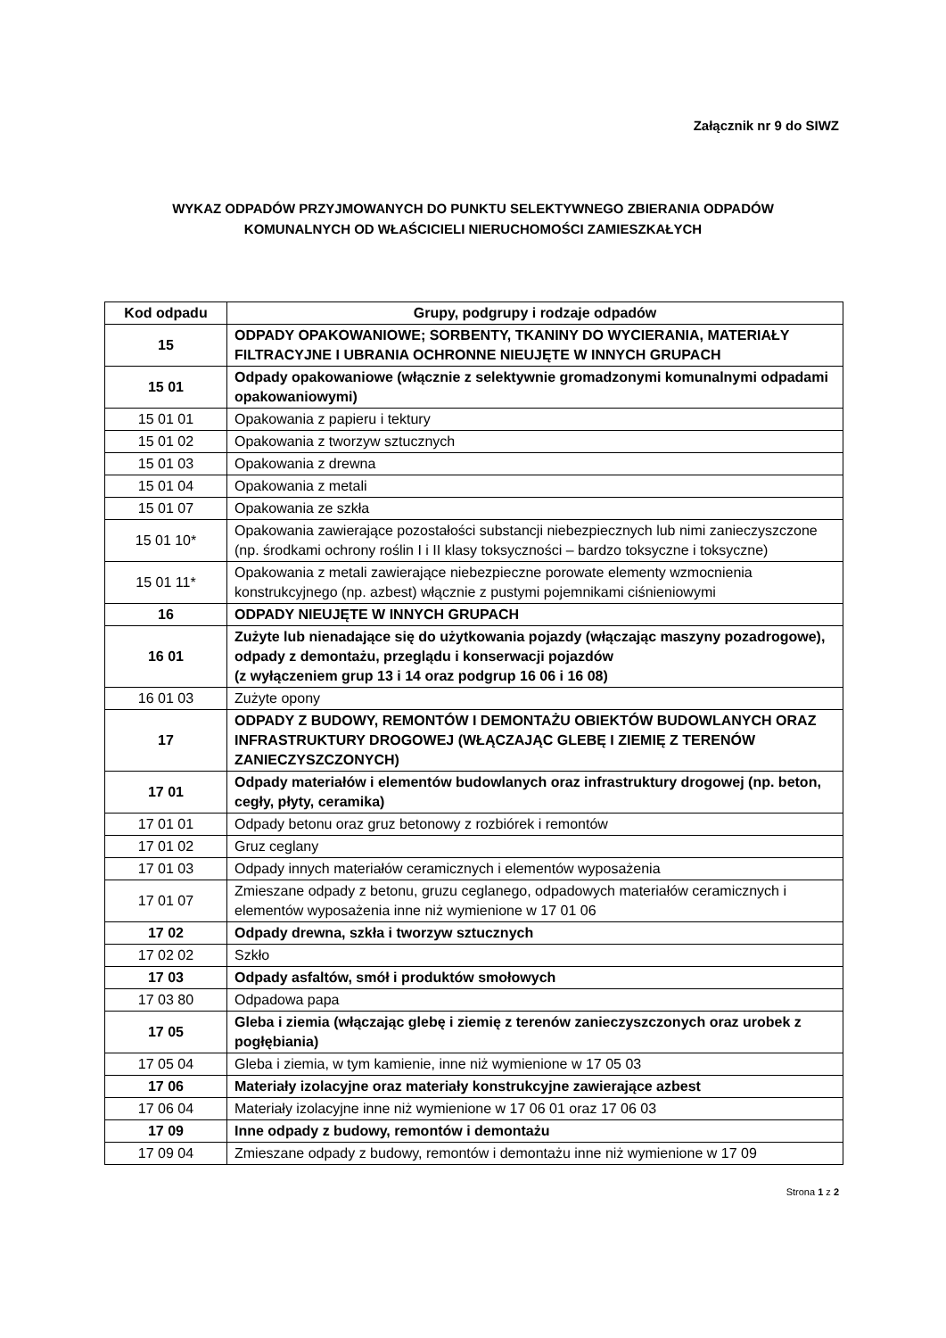Załącznik nr 9 do SIWZ
WYKAZ ODPADÓW PRZYJMOWANYCH DO PUNKTU SELEKTYWNEGO ZBIERANIA ODPADÓW
KOMUNALNYCH OD WŁAŚCICIELI NIERUCHOMOŚCI ZAMIESZKAŁYCH
| Kod odpadu | Grupy, podgrupy i rodzaje odpadów |
| --- | --- |
| 15 | ODPADY OPAKOWANIOWE; SORBENTY, TKANINY DO WYCIERANIA, MATERIAŁY FILTRACYJNE I UBRANIA OCHRONNE NIEUJĘTE W INNYCH GRUPACH |
| 15 01 | Odpady opakowaniowe (włącznie z selektywnie gromadzonymi komunalnymi odpadami opakowaniowymi) |
| 15 01 01 | Opakowania z papieru i tektury |
| 15 01 02 | Opakowania z tworzyw sztucznych |
| 15 01 03 | Opakowania z drewna |
| 15 01 04 | Opakowania z metali |
| 15 01 07 | Opakowania ze szkła |
| 15 01 10* | Opakowania zawierające pozostałości substancji niebezpiecznych lub nimi zanieczyszczone (np. środkami ochrony roślin I i II klasy toksyczności – bardzo toksyczne i toksyczne) |
| 15 01 11* | Opakowania z metali zawierające niebezpieczne porowate elementy wzmocnienia konstrukcyjnego (np. azbest) włącznie z pustymi pojemnikami ciśnieniowymi |
| 16 | ODPADY NIEUJĘTE W INNYCH GRUPACH |
| 16 01 | Zużyte lub nienadające się do użytkowania pojazdy (włączając maszyny pozadrogowe), odpady z demontażu, przeglądu i konserwacji pojazdów (z wyłączeniem grup 13 i 14 oraz podgrup 16 06 i 16 08) |
| 16 01 03 | Zużyte opony |
| 17 | ODPADY Z BUDOWY, REMONTÓW I DEMONTAŻU OBIEKTÓW BUDOWLANYCH ORAZ INFRASTRUKTURY DROGOWEJ (WŁĄCZAJĄC GLEBĘ I ZIEMIĘ Z TERENÓW ZANIECZYSZCZONYCH) |
| 17 01 | Odpady materiałów i elementów budowlanych oraz infrastruktury drogowej (np. beton, cegły, płyty, ceramika) |
| 17 01 01 | Odpady betonu oraz gruz betonowy z rozbiórek i remontów |
| 17 01 02 | Gruz ceglany |
| 17 01 03 | Odpady innych materiałów ceramicznych i elementów wyposażenia |
| 17 01 07 | Zmieszane odpady z betonu, gruzu ceglanego, odpadowych materiałów ceramicznych i elementów wyposażenia inne niż wymienione w 17 01 06 |
| 17 02 | Odpady drewna, szkła i tworzyw sztucznych |
| 17 02 02 | Szkło |
| 17 03 | Odpady asfaltów, smół i produktów smołowych |
| 17 03 80 | Odpadowa papa |
| 17 05 | Gleba i ziemia (włączając glebę i ziemię z terenów zanieczyszczonych oraz urobek z pogłębiania) |
| 17 05 04 | Gleba i ziemia, w tym kamienie, inne niż wymienione w 17 05 03 |
| 17 06 | Materiały izolacyjne oraz materiały konstrukcyjne zawierające azbest |
| 17 06 04 | Materiały izolacyjne inne niż wymienione w 17 06 01 oraz 17 06 03 |
| 17 09 | Inne odpady z budowy, remontów i demontażu |
| 17 09 04 | Zmieszane odpady z budowy, remontów i demontażu inne niż wymienione w 17 09 |
Strona 1 z 2